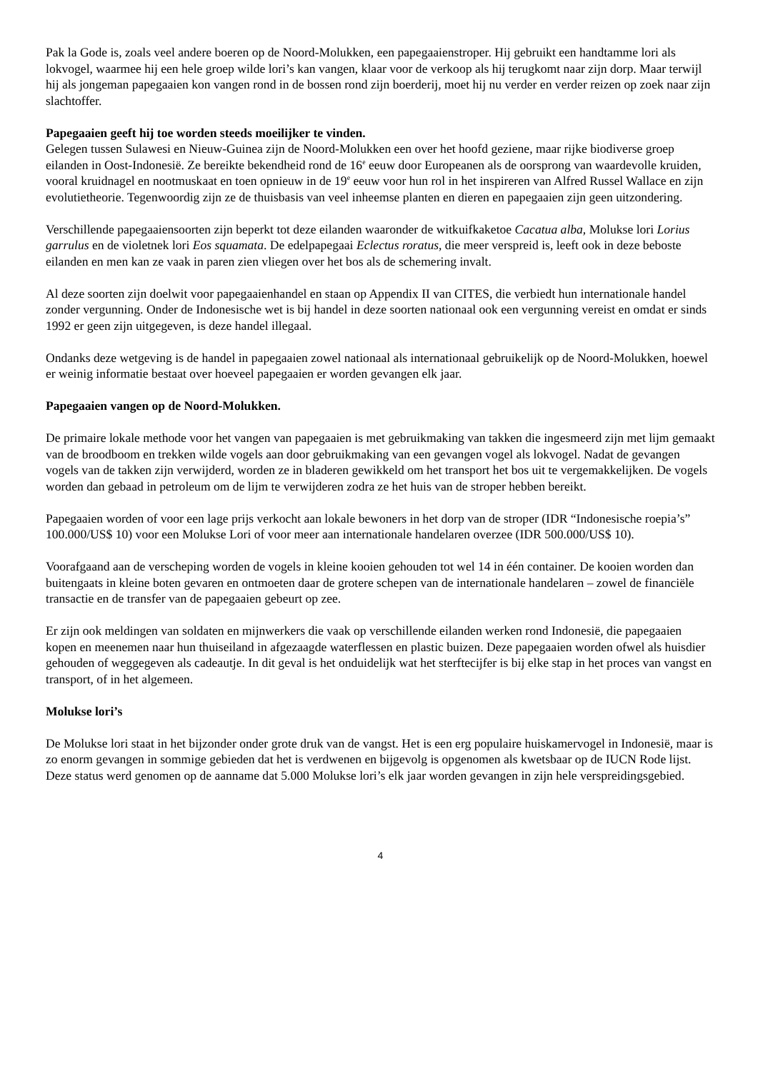Pak la Gode is, zoals veel andere boeren op de Noord-Molukken, een papegaaienstroper. Hij gebruikt een handtamme lori als lokvogel, waarmee hij een hele groep wilde lori’s kan vangen, klaar voor de verkoop als hij terugkomt naar zijn dorp. Maar terwijl hij als jongeman papegaaien kon vangen rond in de bossen rond zijn boerderij, moet hij nu verder en verder reizen op zoek naar zijn slachtoffer.
Papegaaien geeft hij toe worden steeds moeilijker te vinden.
Gelegen tussen Sulawesi en Nieuw-Guinea zijn de Noord-Molukken een over het hoofd geziene, maar rijke biodiverse groep eilanden in Oost-Indonesië. Ze bereikte bekendheid rond de 16<sup>e</sup> eeuw door Europeanen als de oorsprong van waardevolle kruiden, vooral kruidnagel en nootmuskaat en toen opnieuw in de 19<sup>e</sup> eeuw voor hun rol in het inspireren van Alfred Russel Wallace en zijn evolutietheorie. Tegenwoordig zijn ze de thuisbasis van veel inheemse planten en dieren en papegaaien zijn geen uitzondering.
Verschillende papegaaiensoorten zijn beperkt tot deze eilanden waaronder de witkuifkaketoe Cacatua alba, Molukse lori Lorius garrulus en de violetnek lori Eos squamata. De edelpapegaai Eclectus roratus, die meer verspreid is, leeft ook in deze beboste eilanden en men kan ze vaak in paren zien vliegen over het bos als de schemering invalt.
Al deze soorten zijn doelwit voor papegaaienhandel en staan op Appendix II van CITES, die verbiedt hun internationale handel zonder vergunning. Onder de Indonesische wet is bij handel in deze soorten nationaal ook een vergunning vereist en omdat er sinds 1992 er geen zijn uitgegeven, is deze handel illegaal.
Ondanks deze wetgeving is de handel in papegaaien zowel nationaal als internationaal gebruikelijk op de Noord-Molukken, hoewel er weinig informatie bestaat over hoeveel papegaaien er worden gevangen elk jaar.
Papegaaien vangen op de Noord-Molukken.
De primaire lokale methode voor het vangen van papegaaien is met gebruikmaking van takken die ingesmeerd zijn met lijm gemaakt van de broodboom en trekken wilde vogels aan door gebruikmaking van een gevangen vogel als lokvogel. Nadat de gevangen vogels van de takken zijn verwijderd, worden ze in bladeren gewikkeld om het transport het bos uit te vergemakkelijken. De vogels worden dan gebaad in petroleum om de lijm te verwijderen zodra ze het huis van de stroper hebben bereikt.
Papegaaien worden of voor een lage prijs verkocht aan lokale bewoners in het dorp van de stroper (IDR “Indonesische roepia’s” 100.000/US$ 10) voor een Molukse Lori of voor meer aan internationale handelaren overzee (IDR 500.000/US$ 10).
Voorafgaand aan de verscheping worden de vogels in kleine kooien gehouden tot wel 14 in één container. De kooien worden dan buitengaats in kleine boten gevaren en ontmoeten daar de grotere schepen van de internationale handelaren – zowel de financiële transactie en de transfer van de papegaaien gebeurt op zee.
Er zijn ook meldingen van soldaten en mijnwerkers die vaak op verschillende eilanden werken rond Indonesië, die papegaaien kopen en meenemen naar hun thuiseiland in afgezaagde waterflessen en plastic buizen. Deze papegaaien worden ofwel als huisdier gehouden of weggegeven als cadeautje. In dit geval is het onduidelijk wat het sterftecijfer is bij elke stap in het proces van vangst en transport, of in het algemeen.
Molukse lori’s
De Molukse lori staat in het bijzonder onder grote druk van de vangst. Het is een erg populaire huiskamervogel in Indonesië, maar is zo enorm gevangen in sommige gebieden dat het is verdwenen en bijgevolg is opgenomen als kwetsbaar op de IUCN Rode lijst. Deze status werd genomen op de aanname dat 5.000 Molukse lori’s elk jaar worden gevangen in zijn hele verspreidingsgebied.
4